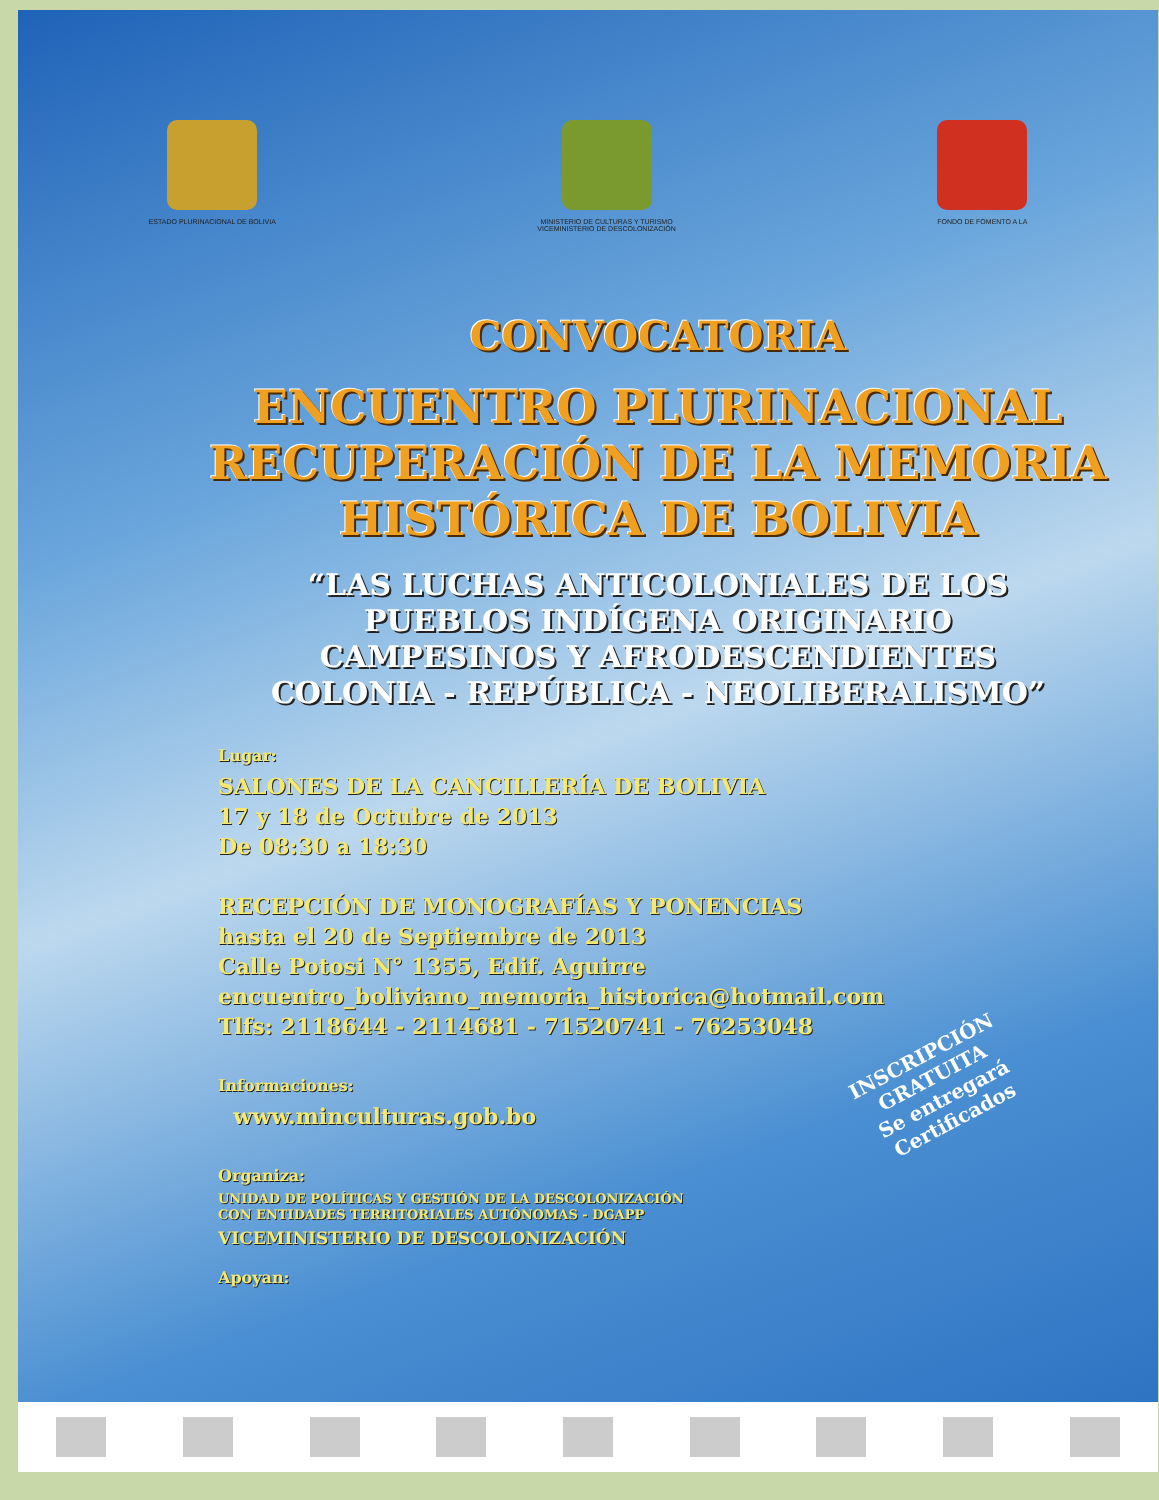ESTADO PLURINACIONAL DE BOLIVIA
MINISTERIO DE CULTURAS Y TURISMO
VICEMINISTERIO DE DESCOLONIZACIÓN
FONDO DE FOMENTO A LA
CONVOCATORIA
ENCUENTRO PLURINACIONAL
RECUPERACIÓN DE LA MEMORIA
HISTÓRICA DE BOLIVIA
“LAS LUCHAS ANTICOLONIALES DE LOS
PUEBLOS INDÍGENA ORIGINARIO
CAMPESINOS Y AFRODESCENDIENTES
COLONIA - REPÚBLICA - NEOLIBERALISMO”
Lugar:
SALONES DE LA CANCILLERÍA DE BOLIVIA
17 y 18 de Octubre de 2013
De 08:30 a 18:30
RECEPCIÓN DE MONOGRAFÍAS Y PONENCIAS
hasta el 20 de Septiembre de 2013
Calle Potosi N° 1355, Edif. Aguirre
encuentro_boliviano_memoria_historica@hotmail.com
Tlfs: 2118644 - 2114681 - 71520741 - 76253048
Informaciones:
www.minculturas.gob.bo
Organiza:
UNIDAD DE POLÍTICAS Y GESTIÓN DE LA DESCOLONIZACIÓN
CON ENTIDADES TERRITORIALES AUTÓNOMAS - DGAPP
VICEMINISTERIO DE DESCOLONIZACIÓN
Apoyan:
INSCRIPCIÓN
GRATUITA
Se entregará
Certificados